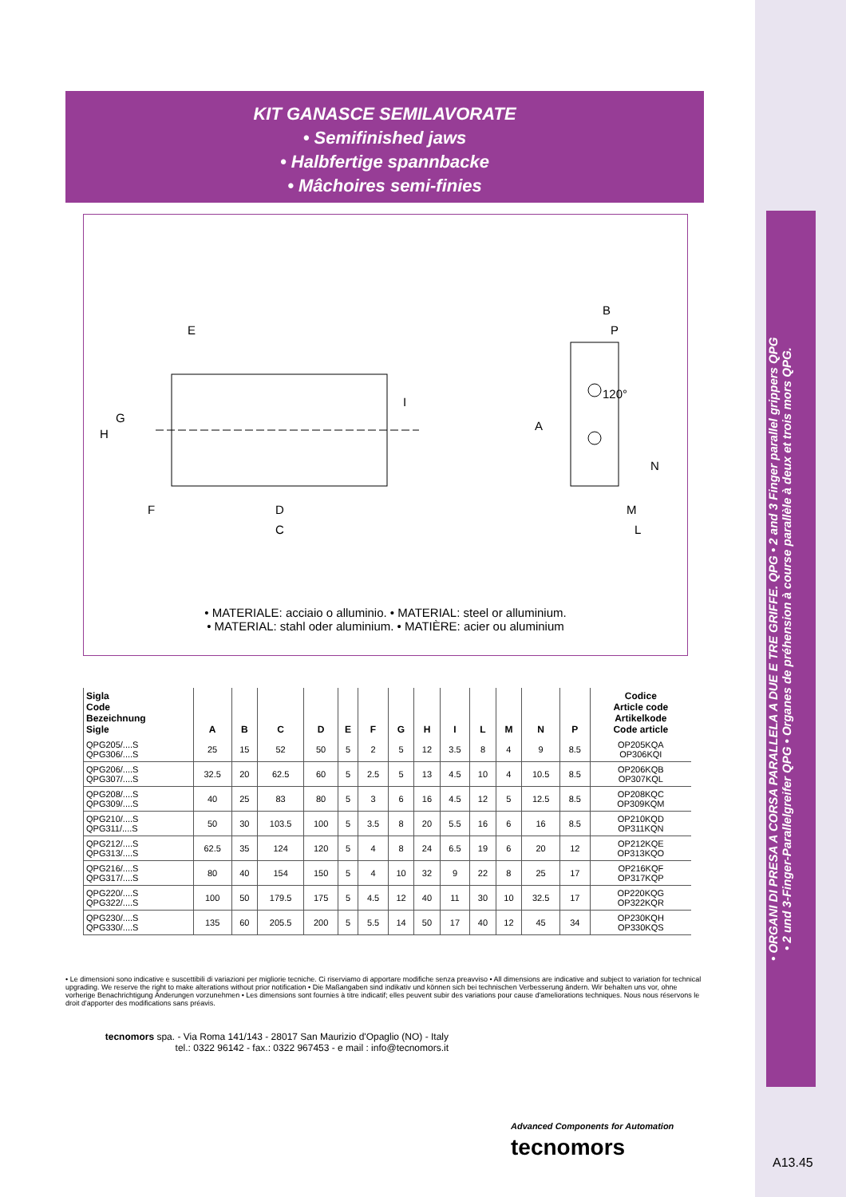KIT GANASCE SEMILAVORATE
• Semifinished jaws
• Halbfertige spannbacke
• Mâchoires semi-finies
E
D
C
F
B
P
120°
A
N
M
L
H
G
I
• MATERIALE: acciaio o alluminio. • MATERIAL: steel or alluminium.
• MATERIAL: stahl oder aluminium. • MATIÈRE: acier ou aluminium
| Sigla Code Bezeichnung Sigle | A | B | C | D | E | F | G | H | I | L | M | N | P | Codice Article code Artikelkode Code article |
| --- | --- | --- | --- | --- | --- | --- | --- | --- | --- | --- | --- | --- | --- | --- |
| QPG205/....S QPG306/....S | 25 | 15 | 52 | 50 | 5 | 2 | 5 | 12 | 3.5 | 8 | 4 | 9 | 8.5 | OP205KQA OP306KQI |
| QPG206/....S QPG307/....S | 32.5 | 20 | 62.5 | 60 | 5 | 2.5 | 5 | 13 | 4.5 | 10 | 4 | 10.5 | 8.5 | OP206KQB OP307KQL |
| QPG208/....S QPG309/....S | 40 | 25 | 83 | 80 | 5 | 3 | 6 | 16 | 4.5 | 12 | 5 | 12.5 | 8.5 | OP208KQC OP309KQM |
| QPG210/....S QPG311/....S | 50 | 30 | 103.5 | 100 | 5 | 3.5 | 8 | 20 | 5.5 | 16 | 6 | 16 | 8.5 | OP210KQD OP311KQN |
| QPG212/....S QPG313/....S | 62.5 | 35 | 124 | 120 | 5 | 4 | 8 | 24 | 6.5 | 19 | 6 | 20 | 12 | OP212KQE OP313KQO |
| QPG216/....S QPG317/....S | 80 | 40 | 154 | 150 | 5 | 4 | 10 | 32 | 9 | 22 | 8 | 25 | 17 | OP216KQF OP317KQP |
| QPG220/....S QPG322/....S | 100 | 50 | 179.5 | 175 | 5 | 4.5 | 12 | 40 | 11 | 30 | 10 | 32.5 | 17 | OP220KQG OP322KQR |
| QPG230/....S QPG330/....S | 135 | 60 | 205.5 | 200 | 5 | 5.5 | 14 | 50 | 17 | 40 | 12 | 45 | 34 | OP230KQH OP330KQS |
• Le dimensioni sono indicative e suscettibili di variazioni per migliorie tecniche. Ci riserviamo di apportare modifiche senza preavviso • All dimensions are indicative and subject to variation for technical upgrading. We reserve the right to make alterations without prior notification • Die Maßangaben sind indikativ und können sich bei technischen Verbesserung ändern. Wir behalten uns vor, ohne vorherige Benachrichtigung Änderungen vorzunehmen • Les dimensions sont fournies à titre indicatif; elles peuvent subir des variations pour cause d'ameliorations techniques. Nous nous réservons le droit d'apporter des modifications sans préavis.
tecnomors spa. - Via Roma 141/143 - 28017 San Maurizio d'Opaglio (NO) - Italy
tel.: 0322 96142 - fax.: 0322 967453 - e mail : info@tecnomors.it
Advanced Components for Automation
tecnomors
• ORGANI DI PRESA A CORSA PARALLELA A DUE E TRE GRIFFE. QPG • 2 and 3 Finger parallel grippers QPG
• 2 und 3-Finger-Parallelgreifer QPG • Organes de préhension à course parallèle à deux et trois mors QPG.
A13.45